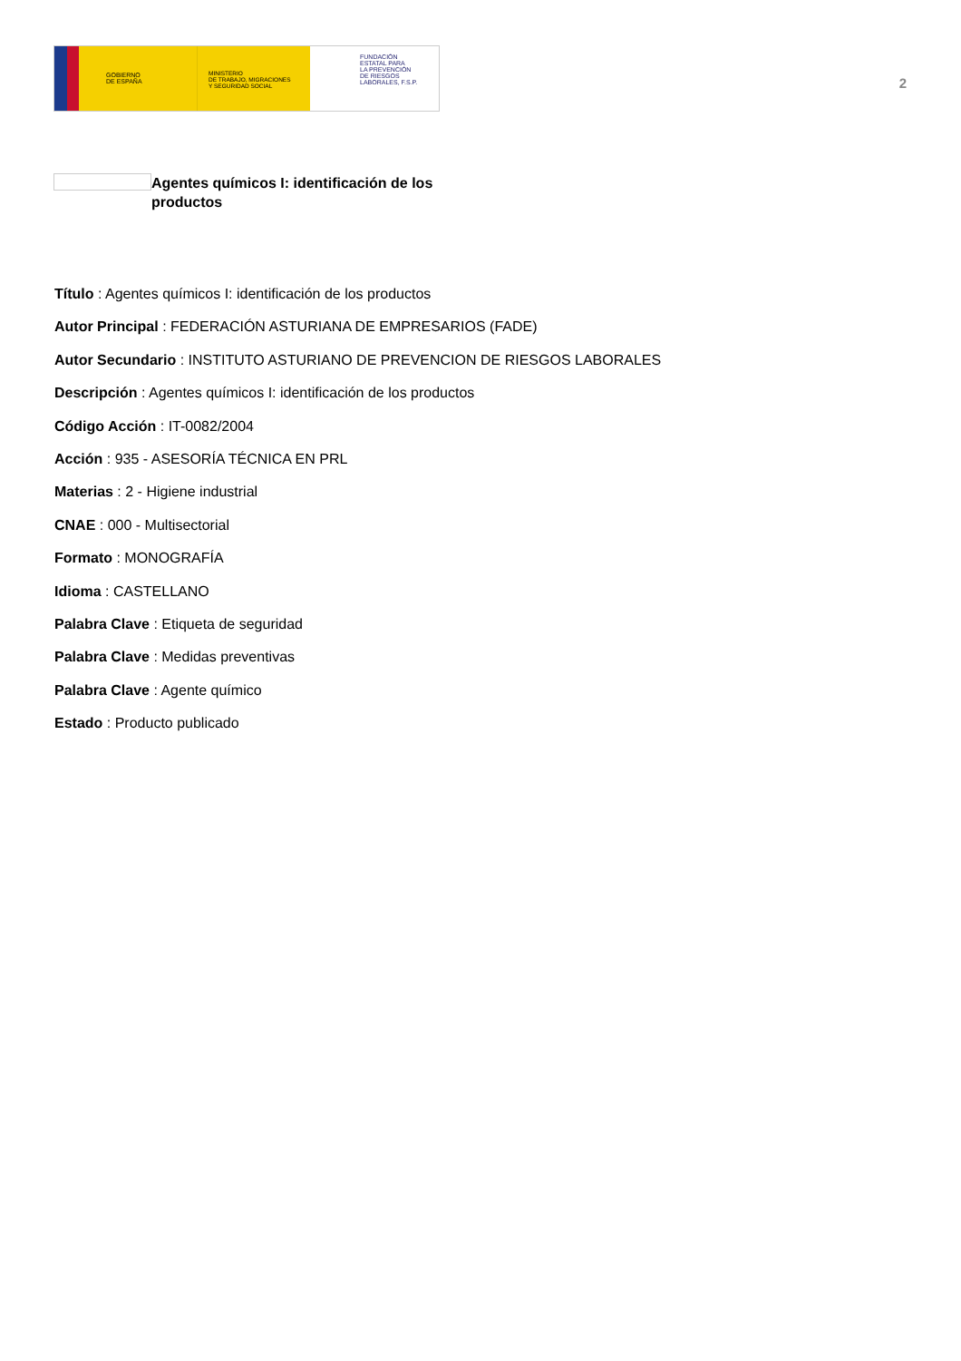GOBIERNO
DE ESPAÑA
MINISTERIO
DE TRABAJO, MIGRACIONES
Y SEGURIDAD SOCIAL
FUNDACIÓN
ESTATAL PARA
LA PREVENCIÓN
DE RIESGOS
LABORALES, F.S.P.
2
Agentes químicos I: identificación de los productos
Título : Agentes químicos I: identificación de los productos
Autor Principal : FEDERACIÓN ASTURIANA DE EMPRESARIOS (FADE)
Autor Secundario : INSTITUTO ASTURIANO DE PREVENCION DE RIESGOS LABORALES
Descripción : Agentes químicos I: identificación de los productos
Código Acción : IT-0082/2004
Acción : 935 - ASESORÍA TÉCNICA EN PRL
Materias : 2 - Higiene industrial
CNAE : 000 - Multisectorial
Formato : MONOGRAFÍA
Idioma : CASTELLANO
Palabra Clave : Etiqueta de seguridad
Palabra Clave : Medidas preventivas
Palabra Clave : Agente químico
Estado : Producto publicado